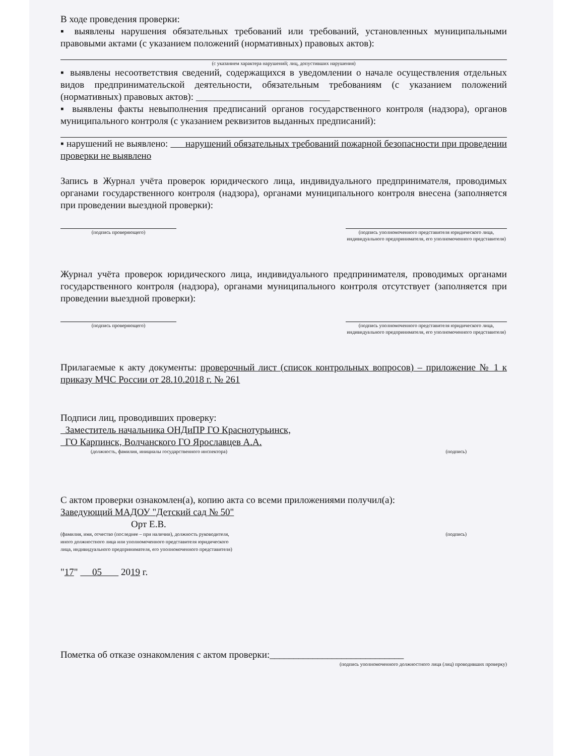В ходе проведения проверки:
▪ выявлены нарушения обязательных требований или требований, установленных муниципальными правовыми актами (с указанием положений (нормативных) правовых актов):
(с указанием характера нарушений; лиц, допустивших нарушения)
▪ выявлены несоответствия сведений, содержащихся в уведомлении о начале осуществления отдельных видов предпринимательской деятельности, обязательным требованиям (с указанием положений (нормативных) правовых актов): ____________________________
▪ выявлены факты невыполнения предписаний органов государственного контроля (надзора), органов муниципального контроля (с указанием реквизитов выданных предписаний):
▪ нарушений не выявлено: нарушений обязательных требований пожарной безопасности при проведении проверки не выявлено
Запись в Журнал учёта проверок юридического лица, индивидуального предпринимателя, проводимых органами государственного контроля (надзора), органами муниципального контроля внесена (заполняется при проведении выездной проверки):
(подпись проверяющего) (подпись уполномоченного представителя юридического лица,
индивидуального предпринимателя, его уполномоченного представителя)
Журнал учёта проверок юридического лица, индивидуального предпринимателя, проводимых органами государственного контроля (надзора), органами муниципального контроля отсутствует (заполняется при проведении выездной проверки):
(подпись проверяющего) (подпись уполномоченного представителя юридического лица,
индивидуального предпринимателя, его уполномоченного представителя)
Прилагаемые к акту документы: проверочный лист (список контрольных вопросов) – приложение № 1 к приказу МЧС России от 28.10.2018 г. № 261
Подписи лиц, проводивших проверку:
Заместитель начальника ОНДиПР ГО Краснотурьинск,
ГО Карпинск, Волчанского ГО Ярославцев А.А.
(должность, фамилия, инициалы государственного инспектора) (подпись)
С актом проверки ознакомлен(а), копию акта со всеми приложениями получил(а):
Заведующий МАДОУ "Детский сад № 50"
Орт Е.В.
(фамилия, имя, отчество (последнее – при наличии), должность руководителя,
иного должностного лица или уполномоченного представителя юридического
лица, индивидуального предпринимателя, его уполномоченного представителя) (подпись)
"17" 05 2019 г.
Пометка об отказе ознакомления с актом проверки:____________________________
(подпись уполномоченного должностного лица (лиц) проводивших проверку)